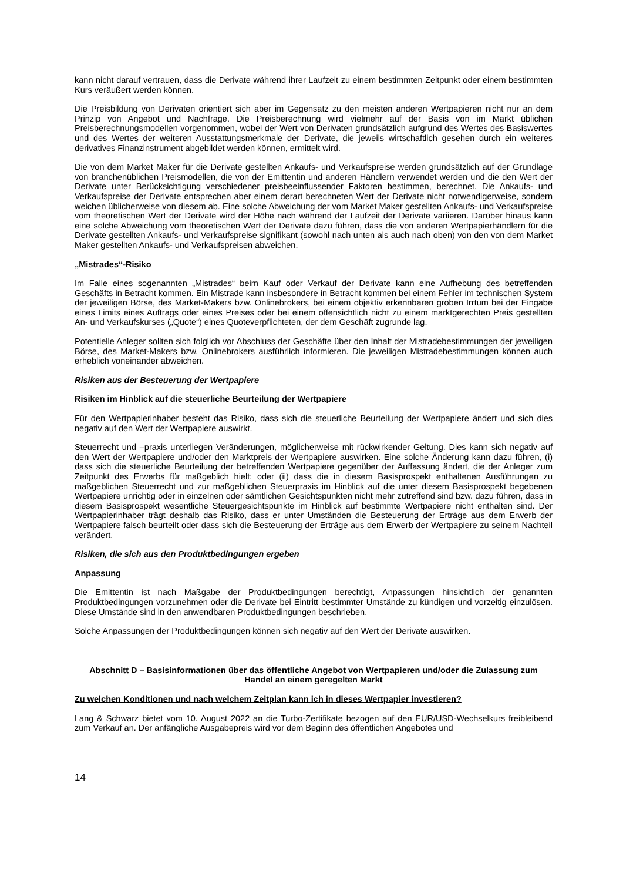kann nicht darauf vertrauen, dass die Derivate während ihrer Laufzeit zu einem bestimmten Zeitpunkt oder einem bestimmten Kurs veräußert werden können.
Die Preisbildung von Derivaten orientiert sich aber im Gegensatz zu den meisten anderen Wertpapieren nicht nur an dem Prinzip von Angebot und Nachfrage. Die Preisberechnung wird vielmehr auf der Basis von im Markt üblichen Preisberechnungsmodellen vorgenommen, wobei der Wert von Derivaten grundsätzlich aufgrund des Wertes des Basiswertes und des Wertes der weiteren Ausstattungsmerkmale der Derivate, die jeweils wirtschaftlich gesehen durch ein weiteres derivatives Finanzinstrument abgebildet werden können, ermittelt wird.
Die von dem Market Maker für die Derivate gestellten Ankaufs- und Verkaufspreise werden grundsätzlich auf der Grundlage von branchenüblichen Preismodellen, die von der Emittentin und anderen Händlern verwendet werden und die den Wert der Derivate unter Berücksichtigung verschiedener preisbeeinflussender Faktoren bestimmen, berechnet. Die Ankaufs- und Verkaufspreise der Derivate entsprechen aber einem derart berechneten Wert der Derivate nicht notwendigerweise, sondern weichen üblicherweise von diesem ab. Eine solche Abweichung der vom Market Maker gestellten Ankaufs- und Verkaufspreise vom theoretischen Wert der Derivate wird der Höhe nach während der Laufzeit der Derivate variieren. Darüber hinaus kann eine solche Abweichung vom theoretischen Wert der Derivate dazu führen, dass die von anderen Wertpapierhändlern für die Derivate gestellten Ankaufs- und Verkaufspreise signifikant (sowohl nach unten als auch nach oben) von den von dem Market Maker gestellten Ankaufs- und Verkaufspreisen abweichen.
„Mistrades“-Risiko
Im Falle eines sogenannten „Mistrades“ beim Kauf oder Verkauf der Derivate kann eine Aufhebung des betreffenden Geschäfts in Betracht kommen. Ein Mistrade kann insbesondere in Betracht kommen bei einem Fehler im technischen System der jeweiligen Börse, des Market-Makers bzw. Onlinebrokers, bei einem objektiv erkennbaren groben Irrtum bei der Eingabe eines Limits eines Auftrags oder eines Preises oder bei einem offensichtlich nicht zu einem marktgerechten Preis gestellten An- und Verkaufskurses („Quote“) eines Quoteverpflichteten, der dem Geschäft zugrunde lag.
Potentielle Anleger sollten sich folglich vor Abschluss der Geschäfte über den Inhalt der Mistradebestimmungen der jeweiligen Börse, des Market-Makers bzw. Onlinebrokers ausführlich informieren. Die jeweiligen Mistradebestimmungen können auch erheblich voneinander abweichen.
Risiken aus der Besteuerung der Wertpapiere
Risiken im Hinblick auf die steuerliche Beurteilung der Wertpapiere
Für den Wertpapierinhaber besteht das Risiko, dass sich die steuerliche Beurteilung der Wertpapiere ändert und sich dies negativ auf den Wert der Wertpapiere auswirkt.
Steuerrecht und –praxis unterliegen Veränderungen, möglicherweise mit rückwirkender Geltung. Dies kann sich negativ auf den Wert der Wertpapiere und/oder den Marktpreis der Wertpapiere auswirken. Eine solche Änderung kann dazu führen, (i) dass sich die steuerliche Beurteilung der betreffenden Wertpapiere gegenüber der Auffassung ändert, die der Anleger zum Zeitpunkt des Erwerbs für maßgeblich hielt; oder (ii) dass die in diesem Basisprospekt enthaltenen Ausführungen zu maßgeblichen Steuerrecht und zur maßgeblichen Steuerpraxis im Hinblick auf die unter diesem Basisprospekt begebenen Wertpapiere unrichtig oder in einzelnen oder sämtlichen Gesichtspunkten nicht mehr zutreffend sind bzw. dazu führen, dass in diesem Basisprospekt wesentliche Steuergesichtspunkte im Hinblick auf bestimmte Wertpapiere nicht enthalten sind. Der Wertpapierinhaber trägt deshalb das Risiko, dass er unter Umständen die Besteuerung der Erträge aus dem Erwerb der Wertpapiere falsch beurteilt oder dass sich die Besteuerung der Erträge aus dem Erwerb der Wertpapiere zu seinem Nachteil verändert.
Risiken, die sich aus den Produktbedingungen ergeben
Anpassung
Die Emittentin ist nach Maßgabe der Produktbedingungen berechtigt, Anpassungen hinsichtlich der genannten Produktbedingungen vorzunehmen oder die Derivate bei Eintritt bestimmter Umstände zu kündigen und vorzeitig einzulösen. Diese Umstände sind in den anwendbaren Produktbedingungen beschrieben.
Solche Anpassungen der Produktbedingungen können sich negativ auf den Wert der Derivate auswirken.
Abschnitt D – Basisinformationen über das öffentliche Angebot von Wertpapieren und/oder die Zulassung zum Handel an einem geregelten Markt
Zu welchen Konditionen und nach welchem Zeitplan kann ich in dieses Wertpapier investieren?
Lang & Schwarz bietet vom 10. August 2022 an die Turbo-Zertifikate bezogen auf den EUR/USD-Wechselkurs freibleibend zum Verkauf an. Der anfängliche Ausgabepreis wird vor dem Beginn des öffentlichen Angebotes und
14